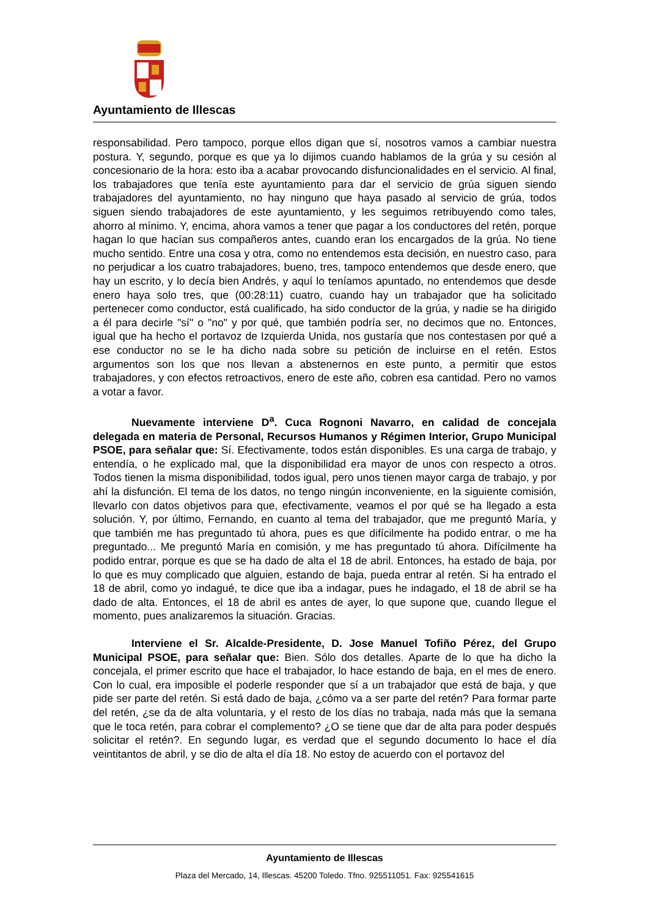Ayuntamiento de Illescas
responsabilidad. Pero tampoco, porque ellos digan que sí, nosotros vamos a cambiar nuestra postura. Y, segundo, porque es que ya lo dijimos cuando hablamos de la grúa y su cesión al concesionario de la hora: esto iba a acabar provocando disfuncionalidades en el servicio. Al final, los trabajadores que tenía este ayuntamiento para dar el servicio de grúa siguen siendo trabajadores del ayuntamiento, no hay ninguno que haya pasado al servicio de grúa, todos siguen siendo trabajadores de este ayuntamiento, y les seguimos retribuyendo como tales, ahorro al mínimo. Y, encima, ahora vamos a tener que pagar a los conductores del retén, porque hagan lo que hacían sus compañeros antes, cuando eran los encargados de la grúa. No tiene mucho sentido. Entre una cosa y otra, como no entendemos esta decisión, en nuestro caso, para no perjudicar a los cuatro trabajadores, bueno, tres, tampoco entendemos que desde enero, que hay un escrito, y lo decía bien Andrés, y aquí lo teníamos apuntado, no entendemos que desde enero haya solo tres, que (00:28:11) cuatro, cuando hay un trabajador que ha solicitado pertenecer como conductor, está cualificado, ha sido conductor de la grúa, y nadie se ha dirigido a él para decirle "sí" o "no" y por qué, que también podría ser, no decimos que no. Entonces, igual que ha hecho el portavoz de Izquierda Unida, nos gustaría que nos contestasen por qué a ese conductor no se le ha dicho nada sobre su petición de incluirse en el retén. Estos argumentos son los que nos llevan a abstenernos en este punto, a permitir que estos trabajadores, y con efectos retroactivos, enero de este año, cobren esa cantidad. Pero no vamos a votar a favor.
Nuevamente interviene D<sup>a</sup>. Cuca Rognoni Navarro, en calidad de concejala delegada en materia de Personal, Recursos Humanos y Régimen Interior, Grupo Municipal PSOE, para señalar que: Sí. Efectivamente, todos están disponibles. Es una carga de trabajo, y entendía, o he explicado mal, que la disponibilidad era mayor de unos con respecto a otros. Todos tienen la misma disponibilidad, todos igual, pero unos tienen mayor carga de trabajo, y por ahí la disfunción. El tema de los datos, no tengo ningún inconveniente, en la siguiente comisión, llevarlo con datos objetivos para que, efectivamente, veamos el por qué se ha llegado a esta solución. Y, por último, Fernando, en cuanto al tema del trabajador, que me preguntó María, y que también me has preguntado tú ahora, pues es que difícilmente ha podido entrar, o me ha preguntado... Me preguntó María en comisión, y me has preguntado tú ahora. Difícilmente ha podido entrar, porque es que se ha dado de alta el 18 de abril. Entonces, ha estado de baja, por lo que es muy complicado que alguien, estando de baja, pueda entrar al retén. Si ha entrado el 18 de abril, como yo indagué, te dice que iba a indagar, pues he indagado, el 18 de abril se ha dado de alta. Entonces, el 18 de abril es antes de ayer, lo que supone que, cuando llegue el momento, pues analizaremos la situación. Gracias.
Interviene el Sr. Alcalde-Presidente, D. Jose Manuel Tofiño Pérez, del Grupo Municipal PSOE, para señalar que: Bien. Sólo dos detalles. Aparte de lo que ha dicho la concejala, el primer escrito que hace el trabajador, lo hace estando de baja, en el mes de enero. Con lo cual, era imposible el poderle responder que sí a un trabajador que está de baja, y que pide ser parte del retén. Si está dado de baja, ¿cómo va a ser parte del retén? Para formar parte del retén, ¿se da de alta voluntaria, y el resto de los días no trabaja, nada más que la semana que le toca retén, para cobrar el complemento? ¿O se tiene que dar de alta para poder después solicitar el retén?. En segundo lugar, es verdad que el segundo documento lo hace el día veintitantos de abril, y se dio de alta el día 18. No estoy de acuerdo con el portavoz del
Ayuntamiento de Illescas
Plaza del Mercado, 14, Illescas. 45200 Toledo. Tfno. 925511051. Fax: 925541615